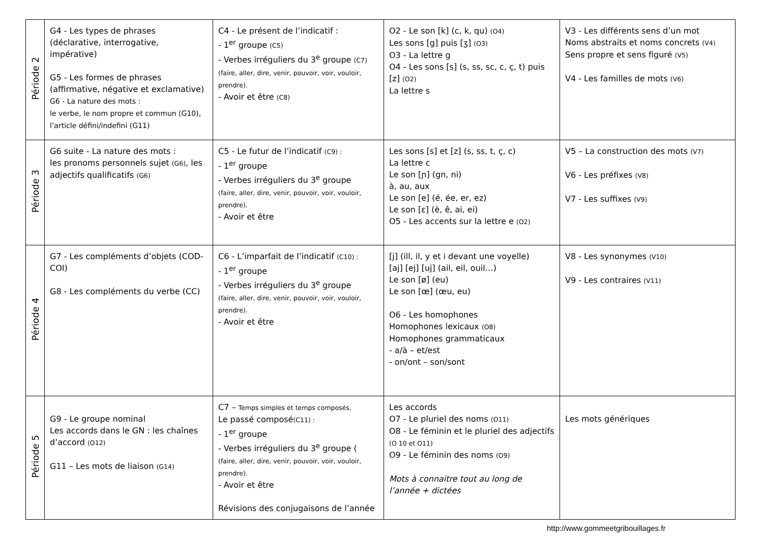| Période 2 | G4 - Les types de phrases (déclarative, interrogative, impérative) G5 - Les formes de phrases (affirmative, négative et exclamative) G6 - La nature des mots : le verbe, le nom propre et commun (G10), l’article défini/indefini (G11) | C4 - Le présent de l’indicatif : - 1<sup>er</sup> groupe (C5) - Verbes irréguliers du 3<sup>e</sup> groupe (C7) (faire, aller, dire, venir, pouvoir, voir, vouloir, prendre). - Avoir et être (C8) | O2 - Le son [k] (c, k, qu) (O4) Les sons [g] puis [ʒ] (O3) O3 - La lettre g O4 - Les sons [s] (s, ss, sc, c, ç, t) puis [z] (O2) La lettre s | V3 - Les différents sens d’un mot Noms abstraits et noms concrets (V4) Sens propre et sens figuré (V5) V4 - Les familles de mots (V6) |
| Période 3 | G6 suite - La nature des mots : les pronoms personnels sujet (G6) , les adjectifs qualificatifs (G6) | C5 - Le futur de l’indicatif (C9) : - 1<sup>er</sup> groupe - Verbes irréguliers du 3<sup>e</sup> groupe (faire, aller, dire, venir, pouvoir, voir, vouloir, prendre). - Avoir et être | Les sons [s] et [z] (s, ss, t, ç, c) La lettre c Le son [ɲ] (gn, ni) à, au, aux Le son [e] (é, ée, er, ez) Le son [ɛ] (è, ê, ai, ei) O5 - Les accents sur la lettre e (O2) | V5 – La construction des mots (V7) V6 - Les préfixes (V8) V7 - Les suffixes (V9) |
| Période 4 | G7 - Les compléments d’objets (COD-COI) G8 - Les compléments du verbe (CC) | C6 - L’imparfait de l’indicatif (C10) : - 1<sup>er</sup> groupe - Verbes irréguliers du 3<sup>e</sup> groupe (faire, aller, dire, venir, pouvoir, voir, vouloir, prendre). - Avoir et être | [j] (ill, il, y et i devant une voyelle) [aj] [ej] [uj] (ail, eil, ouil…) Le son [ø] (eu) Le son [œ] (œu, eu) O6 - Les homophones Homophones lexicaux (O8) Homophones grammaticaux - a/à – et/est - on/ont – son/sont | V8 - Les synonymes (V10) V9 - Les contraires (V11) |
| Période 5 | G9 - Le groupe nominal Les accords dans le GN : les chaînes d’accord (O12) G11 – Les mots de liaison (G14) | C7 – Temps simples et temps composés, Le passé composé (C11) : - 1<sup>er</sup> groupe - Verbes irréguliers du 3<sup>e</sup> groupe ( (faire, aller, dire, venir, pouvoir, voir, vouloir, prendre). - Avoir et être Révisions des conjugaisons de l’année | Les accords O7 - Le pluriel des noms (O11) O8 - Le féminin et le pluriel des adjectifs (O 10 et O11) O9 - Le féminin des noms (O9) Mots à connaitre tout au long de l’année + dictées | Les mots génériques |
http://www.gommeetgribouillages.fr